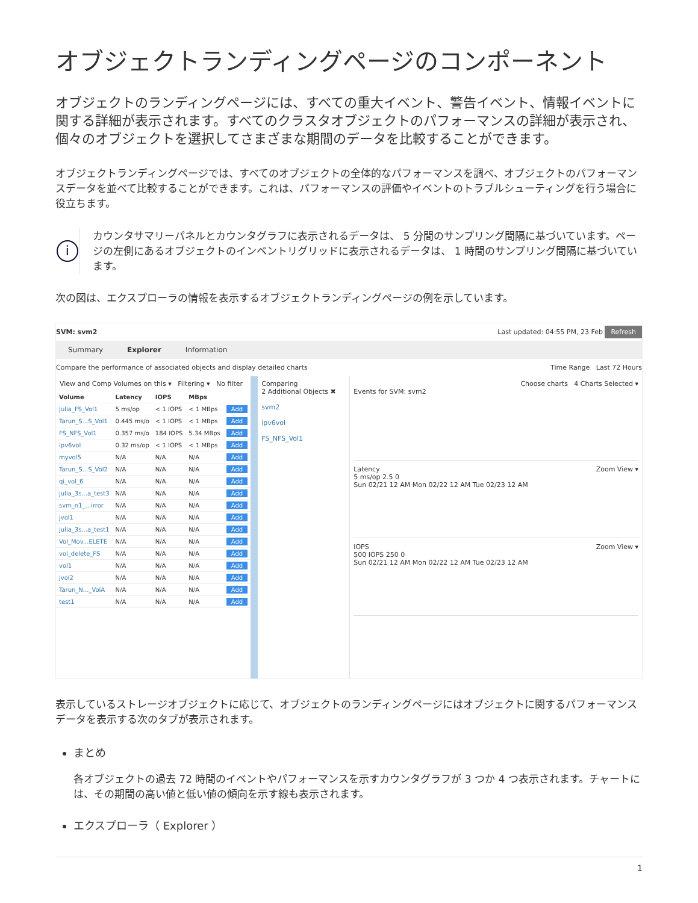オブジェクトランディングページのコンポーネント
オブジェクトのランディングページには、すべての重大イベント、警告イベント、情報イベントに関する詳細が表示されます。すべてのクラスタオブジェクトのパフォーマンスの詳細が表示され、個々のオブジェクトを選択してさまざまな期間のデータを比較することができます。
オブジェクトランディングページでは、すべてのオブジェクトの全体的なパフォーマンスを調べ、オブジェクトのパフォーマンスデータを並べて比較することができます。これは、パフォーマンスの評価やイベントのトラブルシューティングを行う場合に役立ちます。
i
カウンタサマリーパネルとカウンタグラフに表示されるデータは、 5 分間のサンプリング間隔に基づいています。ページの左側にあるオブジェクトのインベントリグリッドに表示されるデータは、 1 時間のサンプリング間隔に基づいています。
次の図は、エクスプローラの情報を表示するオブジェクトランディングページの例を示しています。
SVM: svm2 Last updated: 04:55 PM, 23 Feb Refresh
Summary Explorer Information
Compare the performance of associated objects and display detailed charts Time Range Last 72 Hours
View and Comp Volumes on this ▾ Filtering ▾ No filter
| Volume | Latency | IOPS | MBps | |
| --- | --- | --- | --- | --- |
| Julia_FS_Vol1 | 5 ms/op | < 1 IOPS | < 1 MBps | Add |
| Tarun_S...S_Vol1 | 0.445 ms/o | < 1 IOPS | < 1 MBps | Add |
| FS_NFS_Vol1 | 0.357 ms/o | 184 IOPS | 5.34 MBps | Add |
| ipv6vol | 0.32 ms/op | < 1 IOPS | < 1 MBps | Add |
| myvol5 | N/A | N/A | N/A | Add |
| Tarun_S...S_Vol2 | N/A | N/A | N/A | Add |
| qi_vol_6 | N/A | N/A | N/A | Add |
| julia_3s...a_test3 | N/A | N/A | N/A | Add |
| svm_n1_...irror | N/A | N/A | N/A | Add |
| jvol1 | N/A | N/A | N/A | Add |
| julia_3s...a_test1 | N/A | N/A | N/A | Add |
| Vol_Mov...ELETE | N/A | N/A | N/A | Add |
| vol_delete_FS | N/A | N/A | N/A | Add |
| vol1 | N/A | N/A | N/A | Add |
| jvol2 | N/A | N/A | N/A | Add |
| Tarun_N..._VolA | N/A | N/A | N/A | Add |
| test1 | N/A | N/A | N/A | Add |
Comparing
2 Additional Objects ✖
svm2
ipv6vol
FS_NFS_Vol1
Choose charts 4 Charts Selected ▾
Events for SVM: svm2
Latency Zoom View ▾
5 ms/op 2.5 0
Sun 02/21 12 AM Mon 02/22 12 AM Tue 02/23 12 AM
IOPS Zoom View ▾
500 IOPS 250 0
Sun 02/21 12 AM Mon 02/22 12 AM Tue 02/23 12 AM
表示しているストレージオブジェクトに応じて、オブジェクトのランディングページにはオブジェクトに関するパフォーマンスデータを表示する次のタブが表示されます。
まとめ
各オブジェクトの過去 72 時間のイベントやパフォーマンスを示すカウンタグラフが 3 つか 4 つ表示されます。チャートには、その期間の高い値と低い値の傾向を示す線も表示されます。
エクスプローラ（ Explorer ）
1